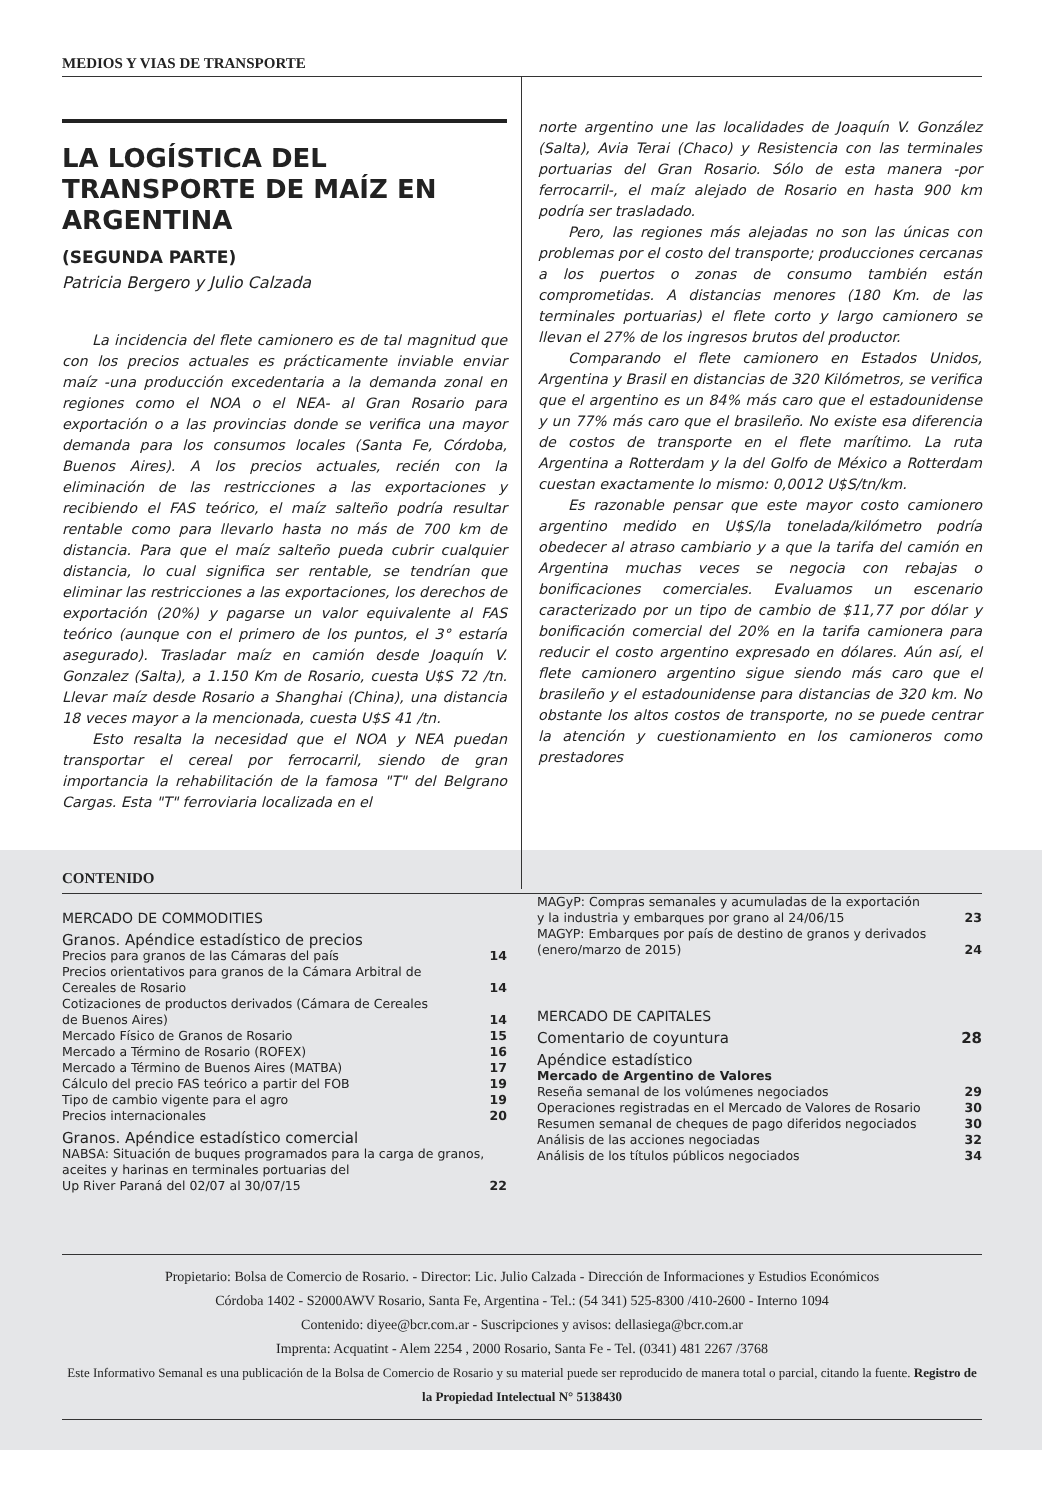MEDIOS Y VIAS DE TRANSPORTE
LA LOGÍSTICA DEL TRANSPORTE DE MAÍZ EN ARGENTINA
(SEGUNDA PARTE)
Patricia Bergero y Julio Calzada
La incidencia del flete camionero es de tal magnitud que con los precios actuales es prácticamente inviable enviar maíz -una producción excedentaria a la demanda zonal en regiones como el NOA o el NEA- al Gran Rosario para exportación o a las provincias donde se verifica una mayor demanda para los consumos locales (Santa Fe, Córdoba, Buenos Aires). A los precios actuales, recién con la eliminación de las restricciones a las exportaciones y recibiendo el FAS teórico, el maíz salteño podría resultar rentable como para llevarlo hasta no más de 700 km de distancia. Para que el maíz salteño pueda cubrir cualquier distancia, lo cual significa ser rentable, se tendrían que eliminar las restricciones a las exportaciones, los derechos de exportación (20%) y pagarse un valor equivalente al FAS teórico (aunque con el primero de los puntos, el 3° estaría asegurado). Trasladar maíz en camión desde Joaquín V. Gonzalez (Salta), a 1.150 Km de Rosario, cuesta U$S 72 /tn. Llevar maíz desde Rosario a Shanghai (China), una distancia 18 veces mayor a la mencionada, cuesta U$S 41 /tn.
Esto resalta la necesidad que el NOA y NEA puedan transportar el cereal por ferrocarril, siendo de gran importancia la rehabilitación de la famosa "T" del Belgrano Cargas. Esta "T" ferroviaria localizada en el
norte argentino une las localidades de Joaquín V. González (Salta), Avia Terai (Chaco) y Resistencia con las terminales portuarias del Gran Rosario. Sólo de esta manera -por ferrocarril-, el maíz alejado de Rosario en hasta 900 km podría ser trasladado.
Pero, las regiones más alejadas no son las únicas con problemas por el costo del transporte; producciones cercanas a los puertos o zonas de consumo también están comprometidas. A distancias menores (180 Km. de las terminales portuarias) el flete corto y largo camionero se llevan el 27% de los ingresos brutos del productor.
Comparando el flete camionero en Estados Unidos, Argentina y Brasil en distancias de 320 Kilómetros, se verifica que el argentino es un 84% más caro que el estadounidense y un 77% más caro que el brasileño. No existe esa diferencia de costos de transporte en el flete marítimo. La ruta Argentina a Rotterdam y la del Golfo de México a Rotterdam cuestan exactamente lo mismo: 0,0012 U$S/tn/km.
Es razonable pensar que este mayor costo camionero argentino medido en U$S/la tonelada/kilómetro podría obedecer al atraso cambiario y a que la tarifa del camión en Argentina muchas veces se negocia con rebajas o bonificaciones comerciales. Evaluamos un escenario caracterizado por un tipo de cambio de $11,77 por dólar y bonificación comercial del 20% en la tarifa camionera para reducir el costo argentino expresado en dólares. Aún así, el flete camionero argentino sigue siendo más caro que el brasileño y el estadounidense para distancias de 320 km. No obstante los altos costos de transporte, no se puede centrar la atención y cuestionamiento en los camioneros como prestadores
CONTENIDO
MERCADO DE COMMODITIES
Granos. Apéndice estadístico de precios
Precios para granos de las Cámaras del país 14
Precios orientativos para granos de la Cámara Arbitral de
Cereales de Rosario 14
Cotizaciones de productos derivados (Cámara de Cereales
de Buenos Aires) 14
Mercado Físico de Granos de Rosario 15
Mercado a Término de Rosario (ROFEX) 16
Mercado a Término de Buenos Aires (MATBA) 17
Cálculo del precio FAS teórico a partir del FOB 19
Tipo de cambio vigente para el agro 19
Precios internacionales 20
Granos. Apéndice estadístico comercial
NABSA: Situación de buques programados para la carga de granos, aceites y harinas en terminales portuarias del
Up River Paraná del 02/07 al 30/07/15 22
MAGyP: Compras semanales y acumuladas de la exportación
y la industria y embarques por grano al 24/06/15 23
MAGYP: Embarques por país de destino de granos y derivados
(enero/marzo de 2015) 24
MERCADO DE CAPITALES
Comentario de coyuntura 28
Apéndice estadístico
Mercado de Argentino de Valores
Reseña semanal de los volúmenes negociados 29
Operaciones registradas en el Mercado de Valores de Rosario 30
Resumen semanal de cheques de pago diferidos negociados 30
Análisis de las acciones negociadas 32
Análisis de los títulos públicos negociados 34
Propietario: Bolsa de Comercio de Rosario. - Director: Lic. Julio Calzada - Dirección de Informaciones y Estudios Económicos
Córdoba 1402 - S2000AWV Rosario, Santa Fe, Argentina - Tel.: (54 341) 525-8300 /410-2600 - Interno 1094
Contenido: diyee@bcr.com.ar - Suscripciones y avisos: dellasiega@bcr.com.ar
Imprenta: Acquatint - Alem 2254 , 2000 Rosario, Santa Fe - Tel. (0341) 481 2267 /3768
Este Informativo Semanal es una publicación de la Bolsa de Comercio de Rosario y su material puede ser reproducido de manera total o parcial, citando la fuente. Registro de la Propiedad Intelectual N° 5138430